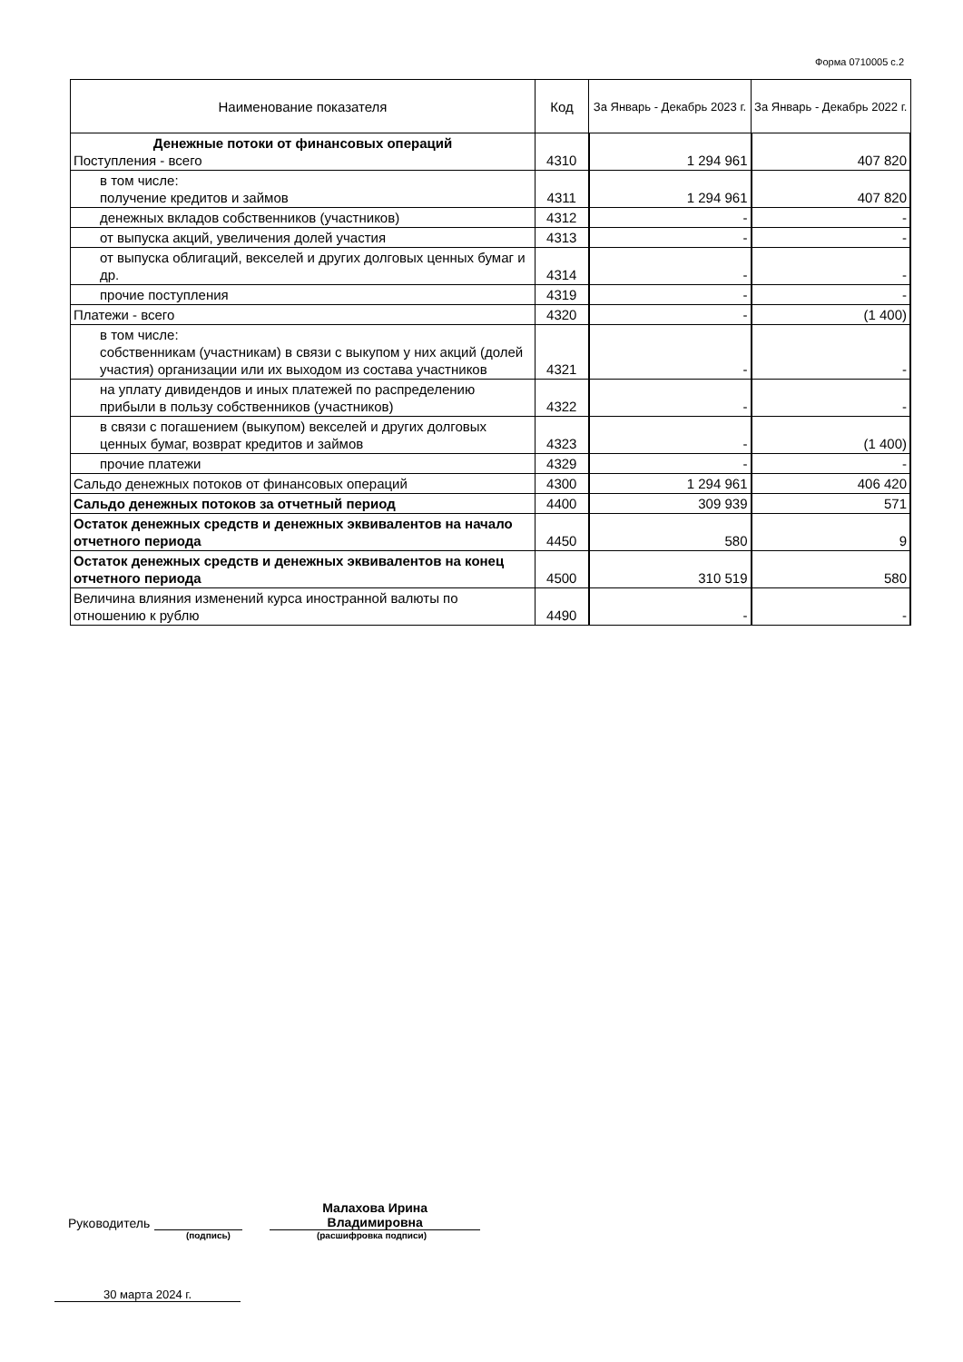Форма 0710005 с.2
| Наименование показателя | Код | За Январь - Декабрь 2023 г. | За Январь - Декабрь 2022 г. |
| --- | --- | --- | --- |
| Денежные потоки от финансовых операций Поступления - всего | 4310 | 1 294 961 | 407 820 |
| в том числе: получение кредитов и займов | 4311 | 1 294 961 | 407 820 |
| денежных вкладов собственников (участников) | 4312 | - | - |
| от выпуска акций, увеличения долей участия | 4313 | - | - |
| от выпуска облигаций, векселей и других долговых ценных бумаг и др. | 4314 | - | - |
| прочие поступления | 4319 | - | - |
| Платежи - всего | 4320 | - | (1 400) |
| в том числе: собственникам (участникам) в связи с выкупом у них акций (долей участия) организации или их выходом из состава участников | 4321 | - | - |
| на уплату дивидендов и иных платежей по распределению прибыли в пользу собственников (участников) | 4322 | - | - |
| в связи с погашением (выкупом) векселей и других долговых ценных бумаг, возврат кредитов и займов | 4323 | - | (1 400) |
| прочие платежи | 4329 | - | - |
| Сальдо денежных потоков от финансовых операций | 4300 | 1 294 961 | 406 420 |
| Сальдо денежных потоков за отчетный период | 4400 | 309 939 | 571 |
| Остаток денежных средств и денежных эквивалентов на начало отчетного периода | 4450 | 580 | 9 |
| Остаток денежных средств и денежных эквивалентов на конец отчетного периода | 4500 | 310 519 | 580 |
| Величина влияния изменений курса иностранной валюты по отношению к рублю | 4490 | - | - |
Руководитель Малахова Ирина
Владимировна
(подпись) (расшифровка подписи)
30 марта 2024 г.